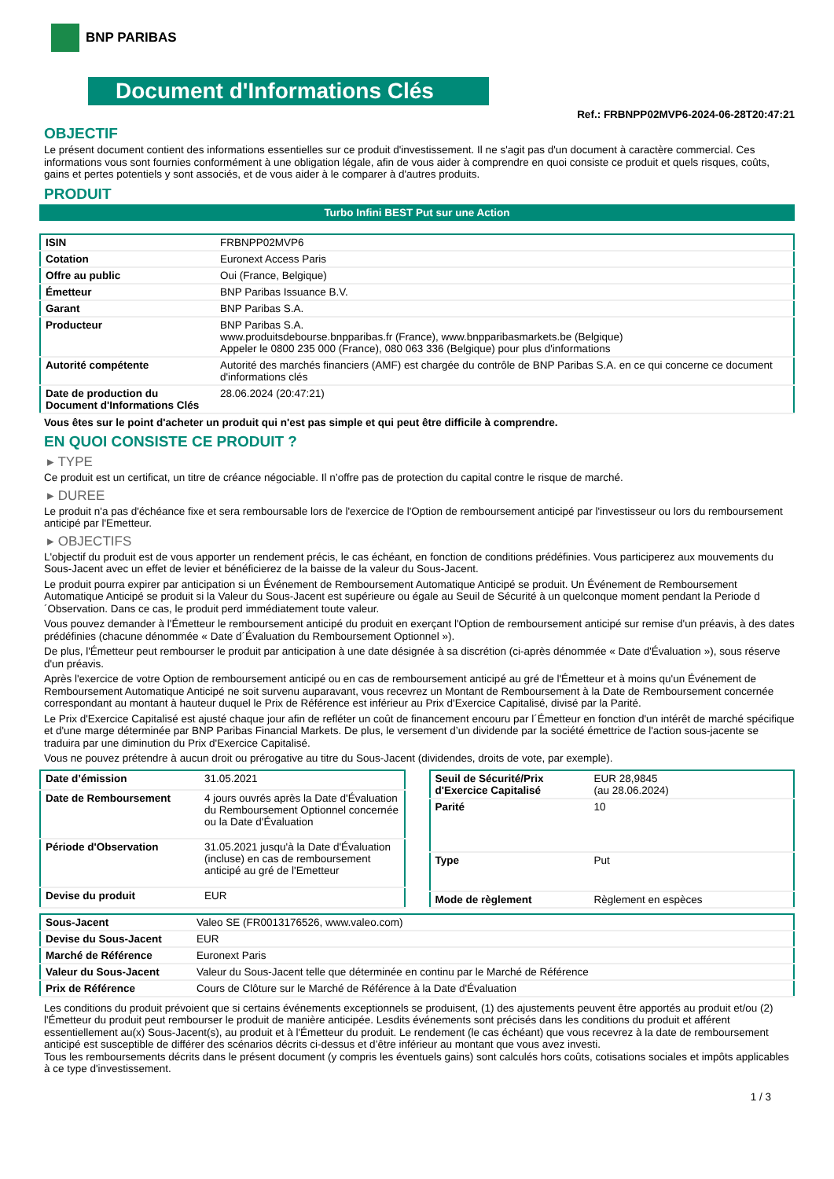BNP PARIBAS
Document d'Informations Clés
Ref.: FRBNPP02MVP6-2024-06-28T20:47:21
OBJECTIF
Le présent document contient des informations essentielles sur ce produit d'investissement. Il ne s'agit pas d'un document à caractère commercial. Ces informations vous sont fournies conformément à une obligation légale, afin de vous aider à comprendre en quoi consiste ce produit et quels risques, coûts, gains et pertes potentiels y sont associés, et de vous aider à le comparer à d'autres produits.
PRODUIT
Turbo Infini BEST Put sur une Action
| ISIN | FRBNPP02MVP6 |
| Cotation | Euronext Access Paris |
| Offre au public | Oui (France, Belgique) |
| Émetteur | BNP Paribas Issuance B.V. |
| Garant | BNP Paribas S.A. |
| Producteur | BNP Paribas S.A. www.produitsdebourse.bnpparibas.fr (France), www.bnpparibasmarkets.be (Belgique) Appeler le 0800 235 000 (France), 080 063 336 (Belgique) pour plus d'informations |
| Autorité compétente | Autorité des marchés financiers (AMF) est chargée du contrôle de BNP Paribas S.A. en ce qui concerne ce document d'informations clés |
| Date de production du Document d'Informations Clés | 28.06.2024 (20:47:21) |
Vous êtes sur le point d'acheter un produit qui n'est pas simple et qui peut être difficile à comprendre.
EN QUOI CONSISTE CE PRODUIT ?
▸ TYPE
Ce produit est un certificat, un titre de créance négociable. Il n’offre pas de protection du capital contre le risque de marché.
▸ DUREE
Le produit n'a pas d'échéance fixe et sera remboursable lors de l'exercice de l'Option de remboursement anticipé par l'investisseur ou lors du remboursement anticipé par l'Emetteur.
▸ OBJECTIFS
L'objectif du produit est de vous apporter un rendement précis, le cas échéant, en fonction de conditions prédéfinies. Vous participerez aux mouvements du Sous-Jacent avec un effet de levier et bénéficierez de la baisse de la valeur du Sous-Jacent.
Le produit pourra expirer par anticipation si un Événement de Remboursement Automatique Anticipé se produit. Un Événement de Remboursement Automatique Anticipé se produit si la Valeur du Sous-Jacent est supérieure ou égale au Seuil de Sécurité à un quelconque moment pendant la Periode d´Observation. Dans ce cas, le produit perd immédiatement toute valeur.
Vous pouvez demander à l'Émetteur le remboursement anticipé du produit en exerçant l'Option de remboursement anticipé sur remise d'un préavis, à des dates prédéfinies (chacune dénommée « Date d´Évaluation du Remboursement Optionnel »).
De plus, l'Émetteur peut rembourser le produit par anticipation à une date désignée à sa discrétion (ci-après dénommée « Date d'Évaluation »), sous réserve d'un préavis.
Après l'exercice de votre Option de remboursement anticipé ou en cas de remboursement anticipé au gré de l'Émetteur et à moins qu'un Événement de Remboursement Automatique Anticipé ne soit survenu auparavant, vous recevrez un Montant de Remboursement à la Date de Remboursement concernée correspondant au montant à hauteur duquel le Prix de Référence est inférieur au Prix d'Exercice Capitalisé, divisé par la Parité.
Le Prix d'Exercice Capitalisé est ajusté chaque jour afin de refléter un coût de financement encouru par l´Émetteur en fonction d'un intérêt de marché spécifique et d'une marge déterminée par BNP Paribas Financial Markets. De plus, le versement d’un dividende par la société émettrice de l'action sous-jacente se traduira par une diminution du Prix d'Exercice Capitalisé.
Vous ne pouvez prétendre à aucun droit ou prérogative au titre du Sous-Jacent (dividendes, droits de vote, par exemple).
| Date d’émission | 31.05.2021 |
| Date de Remboursement | 4 jours ouvrés après la Date d'Évaluation du Remboursement Optionnel concernée ou la Date d'Évaluation |
| Période d'Observation | 31.05.2021 jusqu'à la Date d'Évaluation (incluse) en cas de remboursement anticipé au gré de l'Emetteur |
| Devise du produit | EUR |
| Seuil de Sécurité/Prix d'Exercice Capitalisé | EUR 28,9845 (au 28.06.2024) |
| Parité | 10 |
| Type | Put |
| Mode de règlement | Règlement en espèces |
| Sous-Jacent | Valeo SE (FR0013176526, www.valeo.com) |
| Devise du Sous-Jacent | EUR |
| Marché de Référence | Euronext Paris |
| Valeur du Sous-Jacent | Valeur du Sous-Jacent telle que déterminée en continu par le Marché de Référence |
| Prix de Référence | Cours de Clôture sur le Marché de Référence à la Date d'Évaluation |
Les conditions du produit prévoient que si certains événements exceptionnels se produisent, (1) des ajustements peuvent être apportés au produit et/ou (2) l'Émetteur du produit peut rembourser le produit de manière anticipée. Lesdits événements sont précisés dans les conditions du produit et afférent essentiellement au(x) Sous-Jacent(s), au produit et à l'Émetteur du produit. Le rendement (le cas échéant) que vous recevrez à la date de remboursement anticipé est susceptible de différer des scénarios décrits ci-dessus et d’être inférieur au montant que vous avez investi.
Tous les remboursements décrits dans le présent document (y compris les éventuels gains) sont calculés hors coûts, cotisations sociales et impôts applicables à ce type d'investissement.
1 / 3